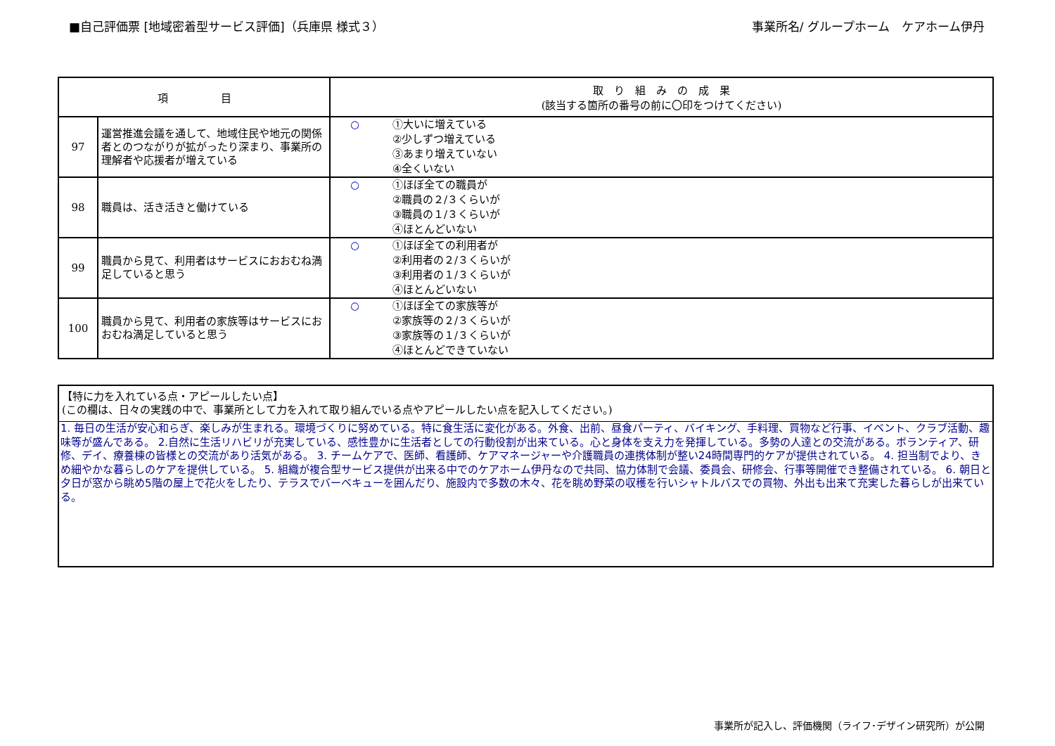■自己評価票 [地域密着型サービス評価]（兵庫県 様式３） 事業所名/ グループホーム　ケアホーム伊丹
| 項 目 | | 取 り 組 み の 成 果 (該当する箇所の番号の前に〇印をつけてください) |
| --- | --- | --- |
| 97 | 運営推進会議を通して、地域住民や地元の関係者とのつながりが拡がったり深まり、事業所の理解者や応援者が増えている | ○ ①大いに増えている ②少しずつ増えている ③あまり増えていない ④全くいない |
| 98 | 職員は、活き活きと働けている | ○ ①ほぼ全ての職員が ②職員の２/３くらいが ③職員の１/３くらいが ④ほとんどいない |
| 99 | 職員から見て、利用者はサービスにおおむね満足していると思う | ○ ①ほぼ全ての利用者が ②利用者の２/３くらいが ③利用者の１/３くらいが ④ほとんどいない |
| 100 | 職員から見て、利用者の家族等はサービスにおおむね満足していると思う | ○ ①ほぼ全ての家族等が ②家族等の２/３くらいが ③家族等の１/３くらいが ④ほとんどできていない |
【特に力を入れている点・アピールしたい点】
(この欄は、日々の実践の中で、事業所として力を入れて取り組んでいる点やアピールしたい点を記入してください。)
1. 毎日の生活が安心和らぎ、楽しみが生まれる。環境づくりに努めている。特に食生活に変化がある。外食、出前、昼食パーティ、バイキング、手料理、買物など行事、イベント、クラブ活動、趣味等が盛んである。 2.自然に生活リハビリが充実している、感性豊かに生活者としての行動役割が出来ている。心と身体を支え力を発揮している。多勢の人達との交流がある。ボランティア、研修、デイ、療養棟の皆様との交流があり活気がある。 3. チームケアで、医師、看護師、ケアマネージャーや介護職員の連携体制が整い24時間専門的ケアが提供されている。 4. 担当制でより、きめ細やかな暮らしのケアを提供している。 5. 組織が複合型サービス提供が出来る中でのケアホーム伊丹なので共同、協力体制で会議、委員会、研修会、行事等開催でき整備されている。 6. 朝日と夕日が窓から眺め5階の屋上で花火をしたり、テラスでバーベキューを囲んだり、施設内で多数の木々、花を眺め野菜の収穫を行いシャトルバスでの買物、外出も出来て充実した暮らしが出来ている。
事業所が記入し、評価機関（ライフ･デザイン研究所）が公開